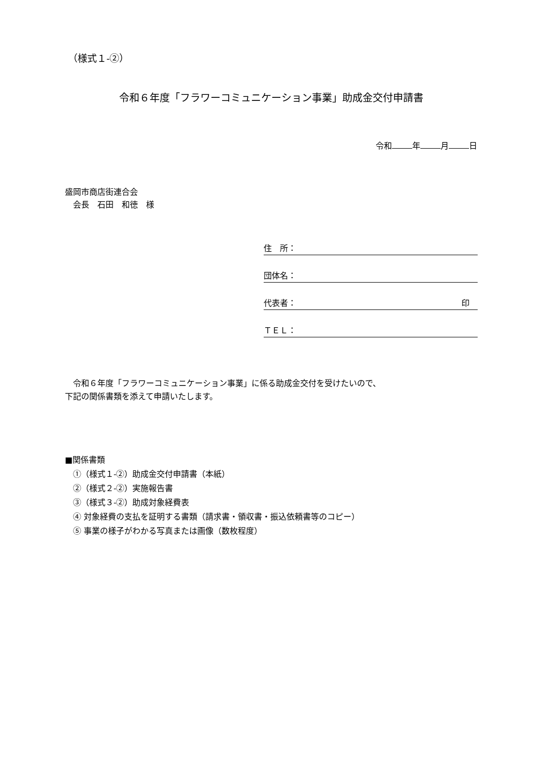（様式１-②）
令和６年度「フラワーコミュニケーション事業」助成金交付申請書
令和 年 月 日
盛岡市商店街連合会
　会長　石田　和徳　様
住　所：
団体名：
代表者： 印　
ＴＥＬ：
　令和６年度「フラワーコミュニケーション事業」に係る助成金交付を受けたいので、
下記の関係書類を添えて申請いたします。
■関係書類
　①（様式１-②）助成金交付申請書（本紙）
　②（様式２-②）実施報告書
　③（様式３-②）助成対象経費表
　④ 対象経費の支払を証明する書類（請求書・領収書・振込依頼書等のコピー）
　⑤ 事業の様子がわかる写真または画像（数枚程度）